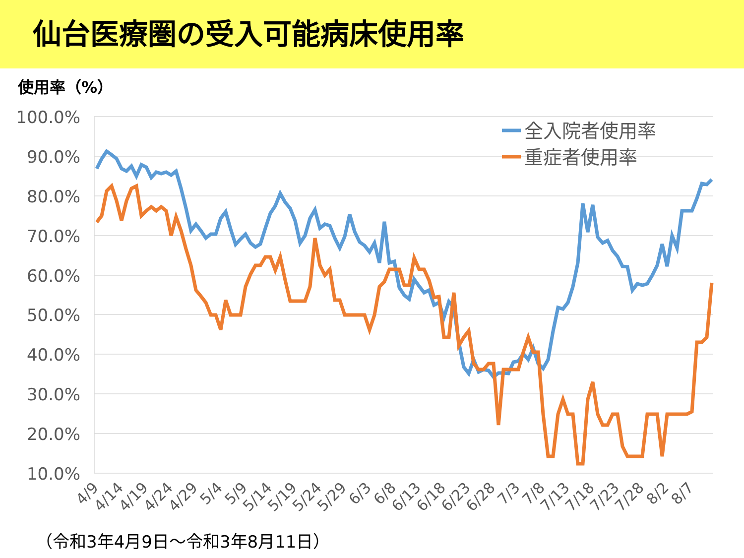仙台医療圏の受入可能病床使用率
使用率（%）
100.0%
90.0%
80.0%
70.0%
60.0%
50.0%
40.0%
30.0%
20.0%
10.0%
4/9
4/14
4/19
4/24
4/29
5/4
5/9
5/14
5/19
5/24
5/29
6/3
6/8
6/13
6/18
6/23
6/28
7/3
7/8
7/13
7/18
7/23
7/28
8/2
8/7
全入院者使用率
重症者使用率
（令和3年4月9日～令和3年8月11日）